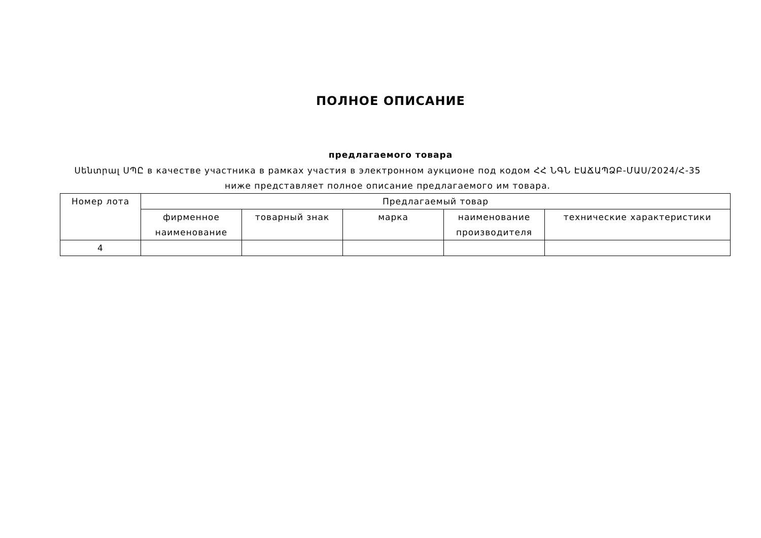ПОЛНОЕ ОПИСАНИЕ
предлагаемого товара
Սենտրալ ՍՊԸ в качестве участника в рамках участия в электронном аукционе под кодом ՀՀ ՆԳՆ ԷԱՃԱՊՁԲ-ՄԱՍ/2024/Հ-35 ниже представляет полное описание предлагаемого им товара.
| Номер лота | Предлагаемый товар | | | | |
| --- | --- | --- | --- | --- | --- |
| | фирменное наименование | товарный знак | марка | наименование производителя | технические характеристики |
| 4 | | | | | |